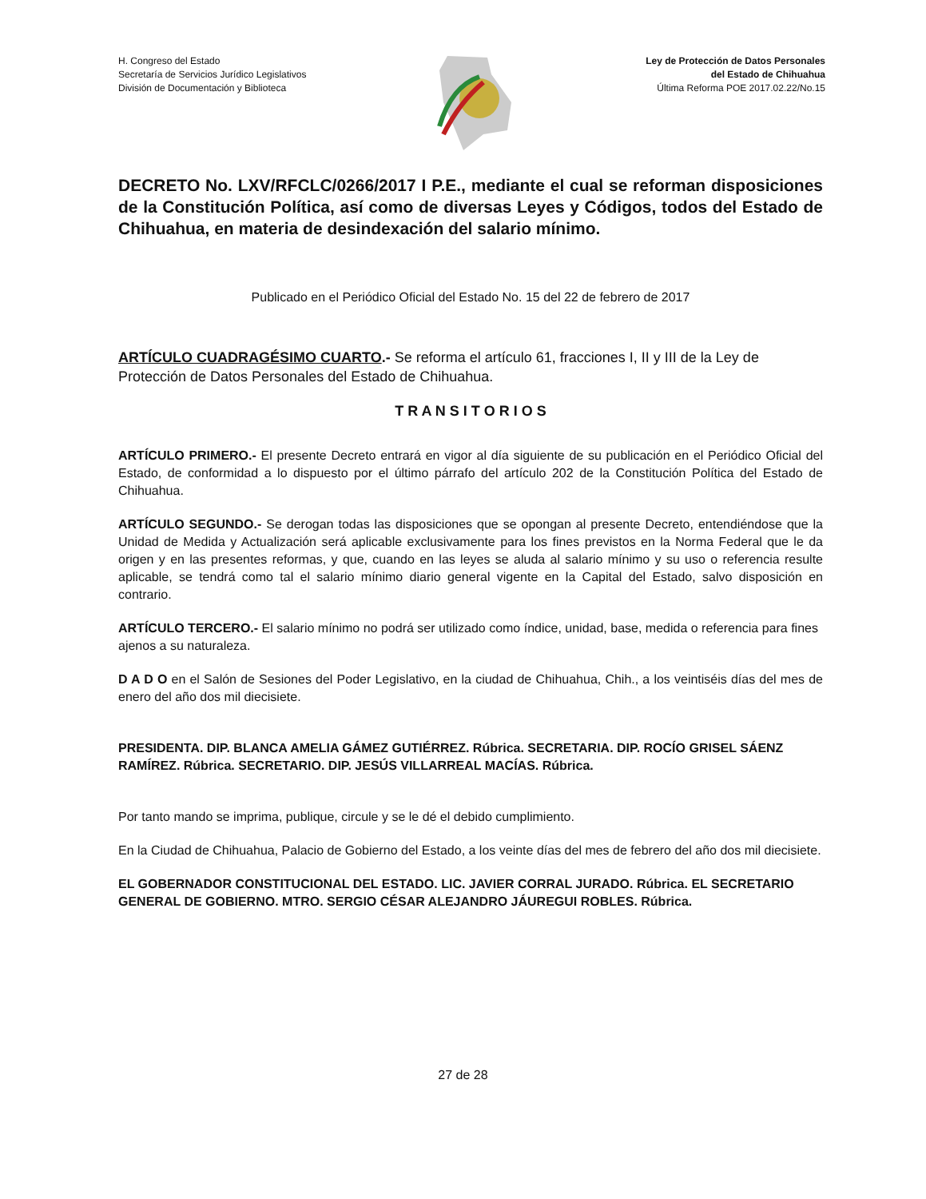H. Congreso del Estado
Secretaría de Servicios Jurídico Legislativos
División de Documentación y Biblioteca
Ley de Protección de Datos Personales
del Estado de Chihuahua
Última Reforma POE 2017.02.22/No.15
DECRETO No. LXV/RFCLC/0266/2017 I P.E., mediante el cual se reforman disposiciones de la Constitución Política, así como de diversas Leyes y Códigos, todos del Estado de Chihuahua, en materia de desindexación del salario mínimo.
Publicado en el Periódico Oficial del Estado No. 15 del 22 de febrero de 2017
ARTÍCULO CUADRAGÉSIMO CUARTO.- Se reforma el artículo 61, fracciones I, II y III de la Ley de Protección de Datos Personales del Estado de Chihuahua.
T R A N S I T O R I O S
ARTÍCULO PRIMERO.- El presente Decreto entrará en vigor al día siguiente de su publicación en el Periódico Oficial del Estado, de conformidad a lo dispuesto por el último párrafo del artículo 202 de la Constitución Política del Estado de Chihuahua.
ARTÍCULO SEGUNDO.- Se derogan todas las disposiciones que se opongan al presente Decreto, entendiéndose que la Unidad de Medida y Actualización será aplicable exclusivamente para los fines previstos en la Norma Federal que le da origen y en las presentes reformas, y que, cuando en las leyes se aluda al salario mínimo y su uso o referencia resulte aplicable, se tendrá como tal el salario mínimo diario general vigente en la Capital del Estado, salvo disposición en contrario.
ARTÍCULO TERCERO.- El salario mínimo no podrá ser utilizado como índice, unidad, base, medida o referencia para fines ajenos a su naturaleza.
D A D O en el Salón de Sesiones del Poder Legislativo, en la ciudad de Chihuahua, Chih., a los veintiséis días del mes de enero del año dos mil diecisiete.
PRESIDENTA. DIP. BLANCA AMELIA GÁMEZ GUTIÉRREZ. Rúbrica. SECRETARIA. DIP. ROCÍO GRISEL SÁENZ RAMÍREZ. Rúbrica. SECRETARIO. DIP. JESÚS VILLARREAL MACÍAS. Rúbrica.
Por tanto mando se imprima, publique, circule y se le dé el debido cumplimiento.
En la Ciudad de Chihuahua, Palacio de Gobierno del Estado, a los veinte días del mes de febrero del año dos mil diecisiete.
EL GOBERNADOR CONSTITUCIONAL DEL ESTADO. LIC. JAVIER CORRAL JURADO. Rúbrica. EL SECRETARIO GENERAL DE GOBIERNO. MTRO. SERGIO CÉSAR ALEJANDRO JÁUREGUI ROBLES. Rúbrica.
27 de 28